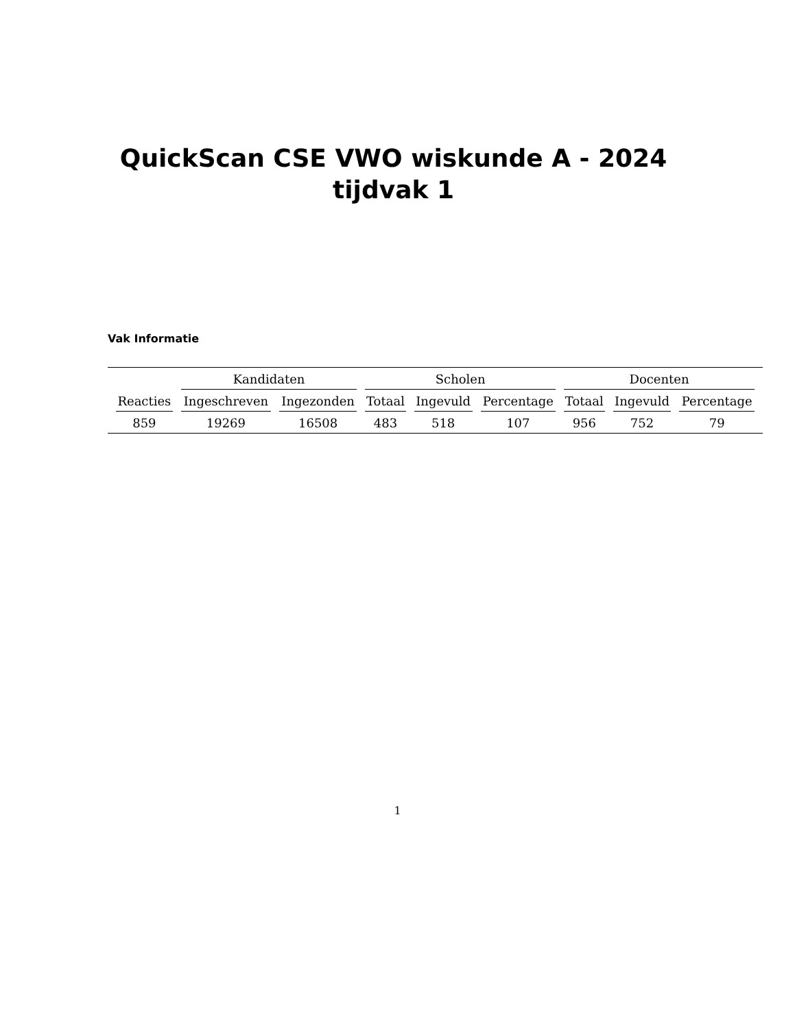QuickScan CSE VWO wiskunde A - 2024
tijdvak 1
Vak Informatie
| | Kandidaten | | Scholen | | | Docenten | | |
| --- | --- | --- | --- | --- | --- | --- | --- | --- |
| Reacties | Ingeschreven | Ingezonden | Totaal | Ingevuld | Percentage | Totaal | Ingevuld | Percentage |
| 859 | 19269 | 16508 | 483 | 518 | 107 | 956 | 752 | 79 |
1